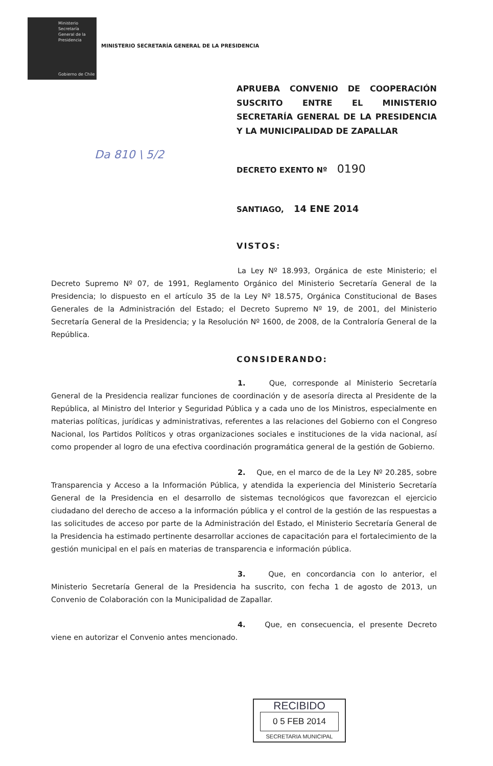Ministerio
Secretaría
General de la
Presidencia
Gobierno de Chile
MINISTERIO SECRETARÍA GENERAL DE LA PRESIDENCIA
APRUEBA CONVENIO DE COOPERACIÓN SUSCRITO ENTRE EL MINISTERIO SECRETARÍA GENERAL DE LA PRESIDENCIA Y LA MUNICIPALIDAD DE ZAPALLAR
Da 810 \ 5/2
DECRETO EXENTO Nº 0190
SANTIAGO, 14 ENE 2014
VISTOS:
La Ley Nº 18.993, Orgánica de este Ministerio; el Decreto Supremo Nº 07, de 1991, Reglamento Orgánico del Ministerio Secretaría General de la Presidencia; lo dispuesto en el artículo 35 de la Ley Nº 18.575, Orgánica Constitucional de Bases Generales de la Administración del Estado; el Decreto Supremo Nº 19, de 2001, del Ministerio Secretaría General de la Presidencia; y la Resolución Nº 1600, de 2008, de la Contraloría General de la República.
CONSIDERANDO:
1. Que, corresponde al Ministerio Secretaría General de la Presidencia realizar funciones de coordinación y de asesoría directa al Presidente de la República, al Ministro del Interior y Seguridad Pública y a cada uno de los Ministros, especialmente en materias políticas, jurídicas y administrativas, referentes a las relaciones del Gobierno con el Congreso Nacional, los Partidos Políticos y otras organizaciones sociales e instituciones de la vida nacional, así como propender al logro de una efectiva coordinación programática general de la gestión de Gobierno.
2. Que, en el marco de de la Ley Nº 20.285, sobre Transparencia y Acceso a la Información Pública, y atendida la experiencia del Ministerio Secretaría General de la Presidencia en el desarrollo de sistemas tecnológicos que favorezcan el ejercicio ciudadano del derecho de acceso a la información pública y el control de la gestión de las respuestas a las solicitudes de acceso por parte de la Administración del Estado, el Ministerio Secretaría General de la Presidencia ha estimado pertinente desarrollar acciones de capacitación para el fortalecimiento de la gestión municipal en el país en materias de transparencia e información pública.
3. Que, en concordancia con lo anterior, el Ministerio Secretaría General de la Presidencia ha suscrito, con fecha 1 de agosto de 2013, un Convenio de Colaboración con la Municipalidad de Zapallar.
4. Que, en consecuencia, el presente Decreto viene en autorizar el Convenio antes mencionado.
RECIBIDO
0 5 FEB 2014
SECRETARIA MUNICIPAL